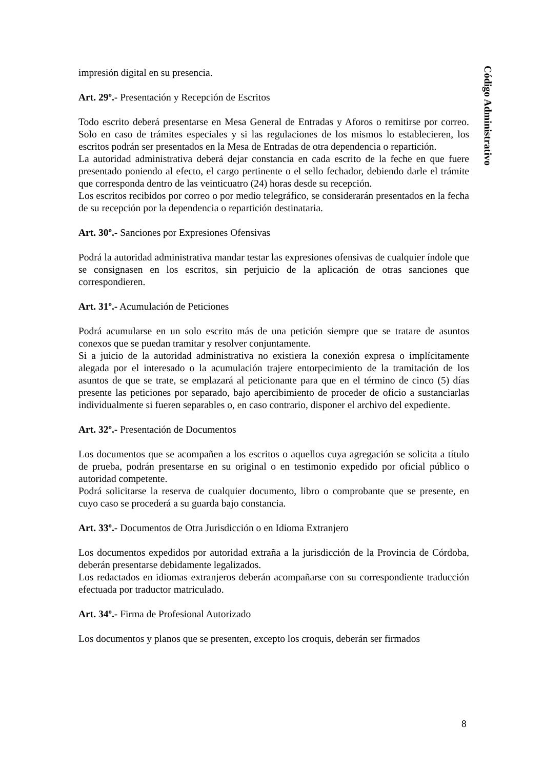Código Administrativo
impresión digital en su presencia.
Art. 29º.- Presentación y Recepción de Escritos
Todo escrito deberá presentarse en Mesa General de Entradas y Aforos o remitirse por correo. Solo en caso de trámites especiales y si las regulaciones de los mismos lo establecieren, los escritos podrán ser presentados en la Mesa de Entradas de otra dependencia o repartición.
La autoridad administrativa deberá dejar constancia en cada escrito de la feche en que fuere presentado poniendo al efecto, el cargo pertinente o el sello fechador, debiendo darle el trámite que corresponda dentro de las veinticuatro (24) horas desde su recepción.
Los escritos recibidos por correo o por medio telegráfico, se considerarán presentados en la fecha de su recepción por la dependencia o repartición destinataria.
Art. 30º.- Sanciones por Expresiones Ofensivas
Podrá la autoridad administrativa mandar testar las expresiones ofensivas de cualquier índole que se consignasen en los escritos, sin perjuicio de la aplicación de otras sanciones que correspondieren.
Art. 31º.- Acumulación de Peticiones
Podrá acumularse en un solo escrito más de una petición siempre que se tratare de asuntos conexos que se puedan tramitar y resolver conjuntamente.
Si a juicio de la autoridad administrativa no existiera la conexión expresa o implícitamente alegada por el interesado o la acumulación trajere entorpecimiento de la tramitación de los asuntos de que se trate, se emplazará al peticionante para que en el término de cinco (5) días presente las peticiones por separado, bajo apercibimiento de proceder de oficio a sustanciarlas individualmente si fueren separables o, en caso contrario, disponer el archivo del expediente.
Art. 32º.- Presentación de Documentos
Los documentos que se acompañen a los escritos o aquellos cuya agregación se solicita a título de prueba, podrán presentarse en su original o en testimonio expedido por oficial público o autoridad competente.
Podrá solicitarse la reserva de cualquier documento, libro o comprobante que se presente, en cuyo caso se procederá a su guarda bajo constancia.
Art. 33º.- Documentos de Otra Jurisdicción o en Idioma Extranjero
Los documentos expedidos por autoridad extraña a la jurisdicción de la Provincia de Córdoba, deberán presentarse debidamente legalizados.
Los redactados en idiomas extranjeros deberán acompañarse con su correspondiente traducción efectuada por traductor matriculado.
Art. 34º.- Firma de Profesional Autorizado
Los documentos y planos que se presenten, excepto los croquis, deberán ser firmados
8